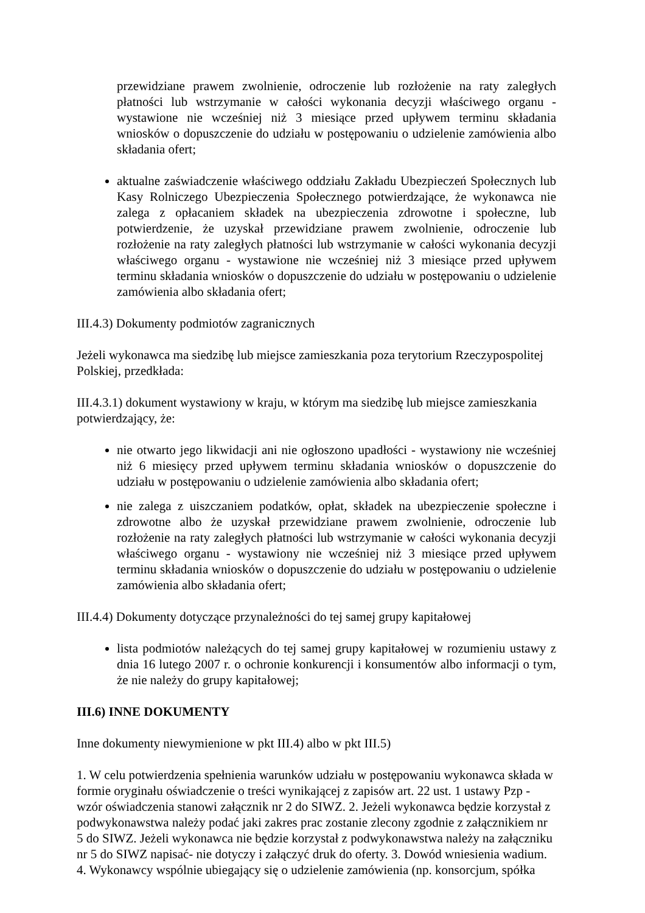przewidziane prawem zwolnienie, odroczenie lub rozłożenie na raty zaległych płatności lub wstrzymanie w całości wykonania decyzji właściwego organu - wystawione nie wcześniej niż 3 miesiące przed upływem terminu składania wniosków o dopuszczenie do udziału w postępowaniu o udzielenie zamówienia albo składania ofert;
aktualne zaświadczenie właściwego oddziału Zakładu Ubezpieczeń Społecznych lub Kasy Rolniczego Ubezpieczenia Społecznego potwierdzające, że wykonawca nie zalega z opłacaniem składek na ubezpieczenia zdrowotne i społeczne, lub potwierdzenie, że uzyskał przewidziane prawem zwolnienie, odroczenie lub rozłożenie na raty zaległych płatności lub wstrzymanie w całości wykonania decyzji właściwego organu - wystawione nie wcześniej niż 3 miesiące przed upływem terminu składania wniosków o dopuszczenie do udziału w postępowaniu o udzielenie zamówienia albo składania ofert;
III.4.3) Dokumenty podmiotów zagranicznych
Jeżeli wykonawca ma siedzibę lub miejsce zamieszkania poza terytorium Rzeczypospolitej Polskiej, przedkłada:
III.4.3.1) dokument wystawiony w kraju, w którym ma siedzibę lub miejsce zamieszkania potwierdzający, że:
nie otwarto jego likwidacji ani nie ogłoszono upadłości - wystawiony nie wcześniej niż 6 miesięcy przed upływem terminu składania wniosków o dopuszczenie do udziału w postępowaniu o udzielenie zamówienia albo składania ofert;
nie zalega z uiszczaniem podatków, opłat, składek na ubezpieczenie społeczne i zdrowotne albo że uzyskał przewidziane prawem zwolnienie, odroczenie lub rozłożenie na raty zaległych płatności lub wstrzymanie w całości wykonania decyzji właściwego organu - wystawiony nie wcześniej niż 3 miesiące przed upływem terminu składania wniosków o dopuszczenie do udziału w postępowaniu o udzielenie zamówienia albo składania ofert;
III.4.4) Dokumenty dotyczące przynależności do tej samej grupy kapitałowej
lista podmiotów należących do tej samej grupy kapitałowej w rozumieniu ustawy z dnia 16 lutego 2007 r. o ochronie konkurencji i konsumentów albo informacji o tym, że nie należy do grupy kapitałowej;
III.6) INNE DOKUMENTY
Inne dokumenty niewymienione w pkt III.4) albo w pkt III.5)
1. W celu potwierdzenia spełnienia warunków udziału w postępowaniu wykonawca składa w formie oryginału oświadczenie o treści wynikającej z zapisów art. 22 ust. 1 ustawy Pzp - wzór oświadczenia stanowi załącznik nr 2 do SIWZ. 2. Jeżeli wykonawca będzie korzystał z podwykonawstwa należy podać jaki zakres prac zostanie zlecony zgodnie z załącznikiem nr 5 do SIWZ. Jeżeli wykonawca nie będzie korzystał z podwykonawstwa należy na załączniku nr 5 do SIWZ napisać- nie dotyczy i załączyć druk do oferty. 3. Dowód wniesienia wadium. 4. Wykonawcy wspólnie ubiegający się o udzielenie zamówienia (np. konsorcjum, spółka